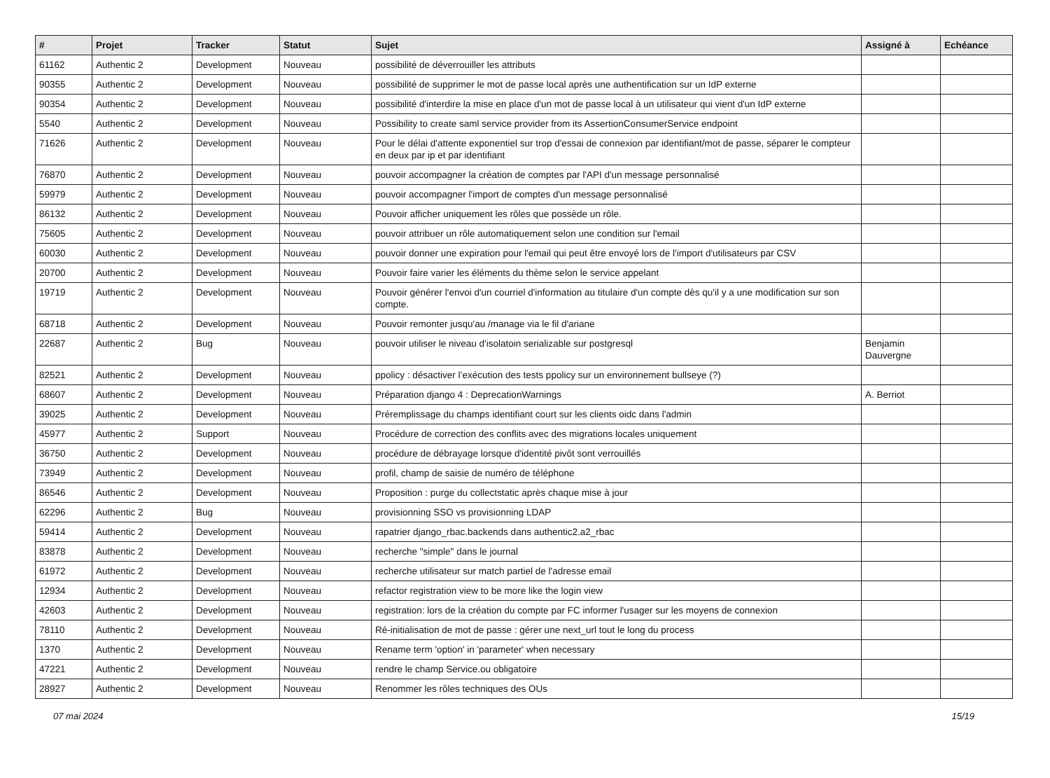| # | Projet | Tracker | Statut | Sujet | Assigné à | Echéance |
| --- | --- | --- | --- | --- | --- | --- |
| 61162 | Authentic 2 | Development | Nouveau | possibilité de déverrouiller les attributs | | |
| 90355 | Authentic 2 | Development | Nouveau | possibilité de supprimer le mot de passe local après une authentification sur un IdP externe | | |
| 90354 | Authentic 2 | Development | Nouveau | possibilité d'interdire la mise en place d'un mot de passe local à un utilisateur qui vient d'un IdP externe | | |
| 5540 | Authentic 2 | Development | Nouveau | Possibility to create saml service provider from its AssertionConsumerService endpoint | | |
| 71626 | Authentic 2 | Development | Nouveau | Pour le délai d'attente exponentiel sur trop d'essai de connexion par identifiant/mot de passe, séparer le compteur en deux par ip et par identifiant | | |
| 76870 | Authentic 2 | Development | Nouveau | pouvoir accompagner la création de comptes par l'API d'un message personnalisé | | |
| 59979 | Authentic 2 | Development | Nouveau | pouvoir accompagner l'import de comptes d'un message personnalisé | | |
| 86132 | Authentic 2 | Development | Nouveau | Pouvoir afficher uniquement les rôles que possède un rôle. | | |
| 75605 | Authentic 2 | Development | Nouveau | pouvoir attribuer un rôle automatiquement selon une condition sur l'email | | |
| 60030 | Authentic 2 | Development | Nouveau | pouvoir donner une expiration pour l'email qui peut être envoyé lors de l'import d'utilisateurs par CSV | | |
| 20700 | Authentic 2 | Development | Nouveau | Pouvoir faire varier les éléments du thème selon le service appelant | | |
| 19719 | Authentic 2 | Development | Nouveau | Pouvoir générer l'envoi d'un courriel d'information au titulaire d'un compte dès qu'il y a une modification sur son compte. | | |
| 68718 | Authentic 2 | Development | Nouveau | Pouvoir remonter jusqu'au /manage via le fil d'ariane | | |
| 22687 | Authentic 2 | Bug | Nouveau | pouvoir utiliser le niveau d'isolatoin serializable sur postgresql | Benjamin Dauvergne | |
| 82521 | Authentic 2 | Development | Nouveau | ppolicy : désactiver l’exécution des tests ppolicy sur un environnement bullseye (?) | | |
| 68607 | Authentic 2 | Development | Nouveau | Préparation django 4 : DeprecationWarnings | A. Berriot | |
| 39025 | Authentic 2 | Development | Nouveau | Préremplissage du champs identifiant court sur les clients oidc dans l'admin | | |
| 45977 | Authentic 2 | Support | Nouveau | Procédure de correction des conflits avec des migrations locales uniquement | | |
| 36750 | Authentic 2 | Development | Nouveau | procédure de débrayage lorsque d'identité pivôt sont verrouillés | | |
| 73949 | Authentic 2 | Development | Nouveau | profil, champ de saisie de numéro de téléphone | | |
| 86546 | Authentic 2 | Development | Nouveau | Proposition : purge du collectstatic après chaque mise à jour | | |
| 62296 | Authentic 2 | Bug | Nouveau | provisionning SSO vs provisionning LDAP | | |
| 59414 | Authentic 2 | Development | Nouveau | rapatrier django_rbac.backends dans authentic2.a2_rbac | | |
| 83878 | Authentic 2 | Development | Nouveau | recherche "simple" dans le journal | | |
| 61972 | Authentic 2 | Development | Nouveau | recherche utilisateur sur match partiel de l'adresse email | | |
| 12934 | Authentic 2 | Development | Nouveau | refactor registration view to be more like the login view | | |
| 42603 | Authentic 2 | Development | Nouveau | registration: lors de la création du compte par FC informer l'usager sur les moyens de connexion | | |
| 78110 | Authentic 2 | Development | Nouveau | Ré-initialisation de mot de passe : gérer une next_url tout le long du process | | |
| 1370 | Authentic 2 | Development | Nouveau | Rename term 'option' in 'parameter' when necessary | | |
| 47221 | Authentic 2 | Development | Nouveau | rendre le champ Service.ou obligatoire | | |
| 28927 | Authentic 2 | Development | Nouveau | Renommer les rôles techniques des OUs | | |
07 mai 2024 15/19